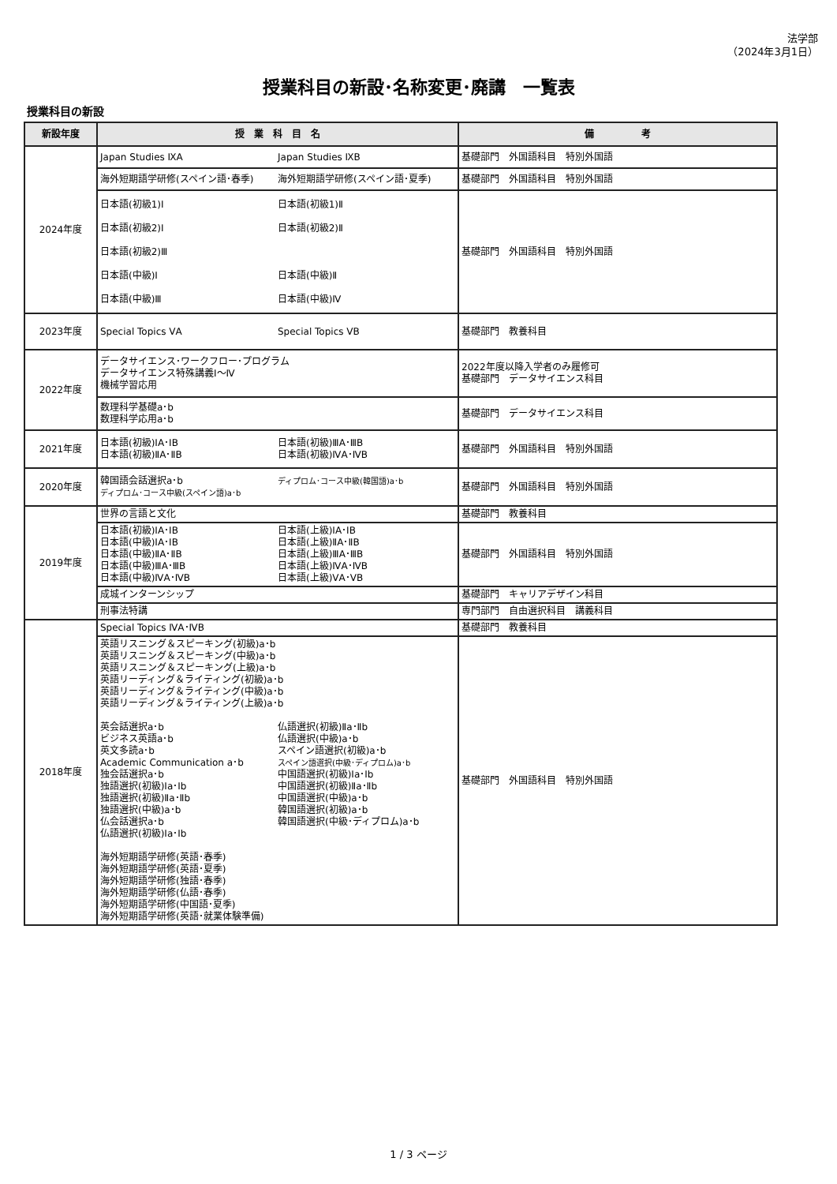法学部
（2024年3月1日）
授業科目の新設･名称変更･廃講　一覧表
授業科目の新設
| 新設年度 | 授 業 科 目 名 | 備 考 |
| --- | --- | --- |
| 2024年度 | Japan Studies ⅨA Japan Studies ⅨB | 基礎部門 外国語科目 特別外国語 |
| | 海外短期語学研修(スペイン語･春季) 海外短期語学研修(スペイン語･夏季) | 基礎部門 外国語科目 特別外国語 |
| | 日本語(初級1)Ⅰ 日本語(初級2)Ⅰ 日本語(初級2)Ⅲ 日本語(中級)Ⅰ 日本語(中級)Ⅲ 日本語(初級1)Ⅱ 日本語(初級2)Ⅱ 日本語(中級)Ⅱ 日本語(中級)Ⅳ | 基礎部門 外国語科目 特別外国語 |
| 2023年度 | Special Topics ⅤA Special Topics ⅤB | 基礎部門 教養科目 |
| 2022年度 | データサイエンス･ワークフロー･プログラム データサイエンス特殊講義Ⅰ～Ⅳ 機械学習応用 | 2022年度以降入学者のみ履修可 基礎部門 データサイエンス科目 |
| | 数理科学基礎a･b 数理科学応用a･b | 基礎部門 データサイエンス科目 |
| 2021年度 | 日本語(初級)ⅠA･ⅠB 日本語(初級)ⅡA･ⅡB 日本語(初級)ⅢA･ⅢB 日本語(初級)ⅣA･ⅣB | 基礎部門 外国語科目 特別外国語 |
| 2020年度 | 韓国語会話選択a･b ディプロム･コース中級(スペイン語)a･b ディプロム･コース中級(韓国語)a･b | 基礎部門 外国語科目 特別外国語 |
| 2019年度 | 世界の言語と文化 | 基礎部門 教養科目 |
| | 日本語(初級)ⅠA･ⅠB 日本語(中級)ⅠA･ⅠB 日本語(中級)ⅡA･ⅡB 日本語(中級)ⅢA･ⅢB 日本語(中級)ⅣA･ⅣB 日本語(上級)ⅠA･ⅠB 日本語(上級)ⅡA･ⅡB 日本語(上級)ⅢA･ⅢB 日本語(上級)ⅣA･ⅣB 日本語(上級)ⅤA･ⅤB | 基礎部門 外国語科目 特別外国語 |
| | 成城インターンシップ | 基礎部門 キャリアデザイン科目 |
| | 刑事法特講 | 専門部門 自由選択科目 講義科目 |
| 2018年度 | Special Topics ⅣA･ⅣB | 基礎部門 教養科目 |
| | 英語リスニング＆スピーキング(初級)a･b 英語リスニング＆スピーキング(中級)a･b 英語リスニング＆スピーキング(上級)a･b 英語リーディング＆ライティング(初級)a･b 英語リーディング＆ライティング(中級)a･b 英語リーディング＆ライティング(上級)a･b 英会話選択a･b ビジネス英語a･b 英文多読a･b Academic Communication a･b 独会話選択a･b 独語選択(初級)Ⅰa･Ⅰb 独語選択(初級)Ⅱa･Ⅱb 独語選択(中級)a･b 仏会話選択a･b 仏語選択(初級)Ⅰa･Ⅰb 仏語選択(初級)Ⅱa･Ⅱb 仏語選択(中級)a･b スペイン語選択(初級)a･b スペイン語選択(中級･ディプロム)a･b 中国語選択(初級)Ⅰa･Ⅰb 中国語選択(初級)Ⅱa･Ⅱb 中国語選択(中級)a･b 韓国語選択(初級)a･b 韓国語選択(中級･ディプロム)a･b 海外短期語学研修(英語･春季) 海外短期語学研修(英語･夏季) 海外短期語学研修(独語･春季) 海外短期語学研修(仏語･春季) 海外短期語学研修(中国語･夏季) 海外短期語学研修(英語･就業体験準備) | 基礎部門 外国語科目 特別外国語 |
1 / 3 ページ